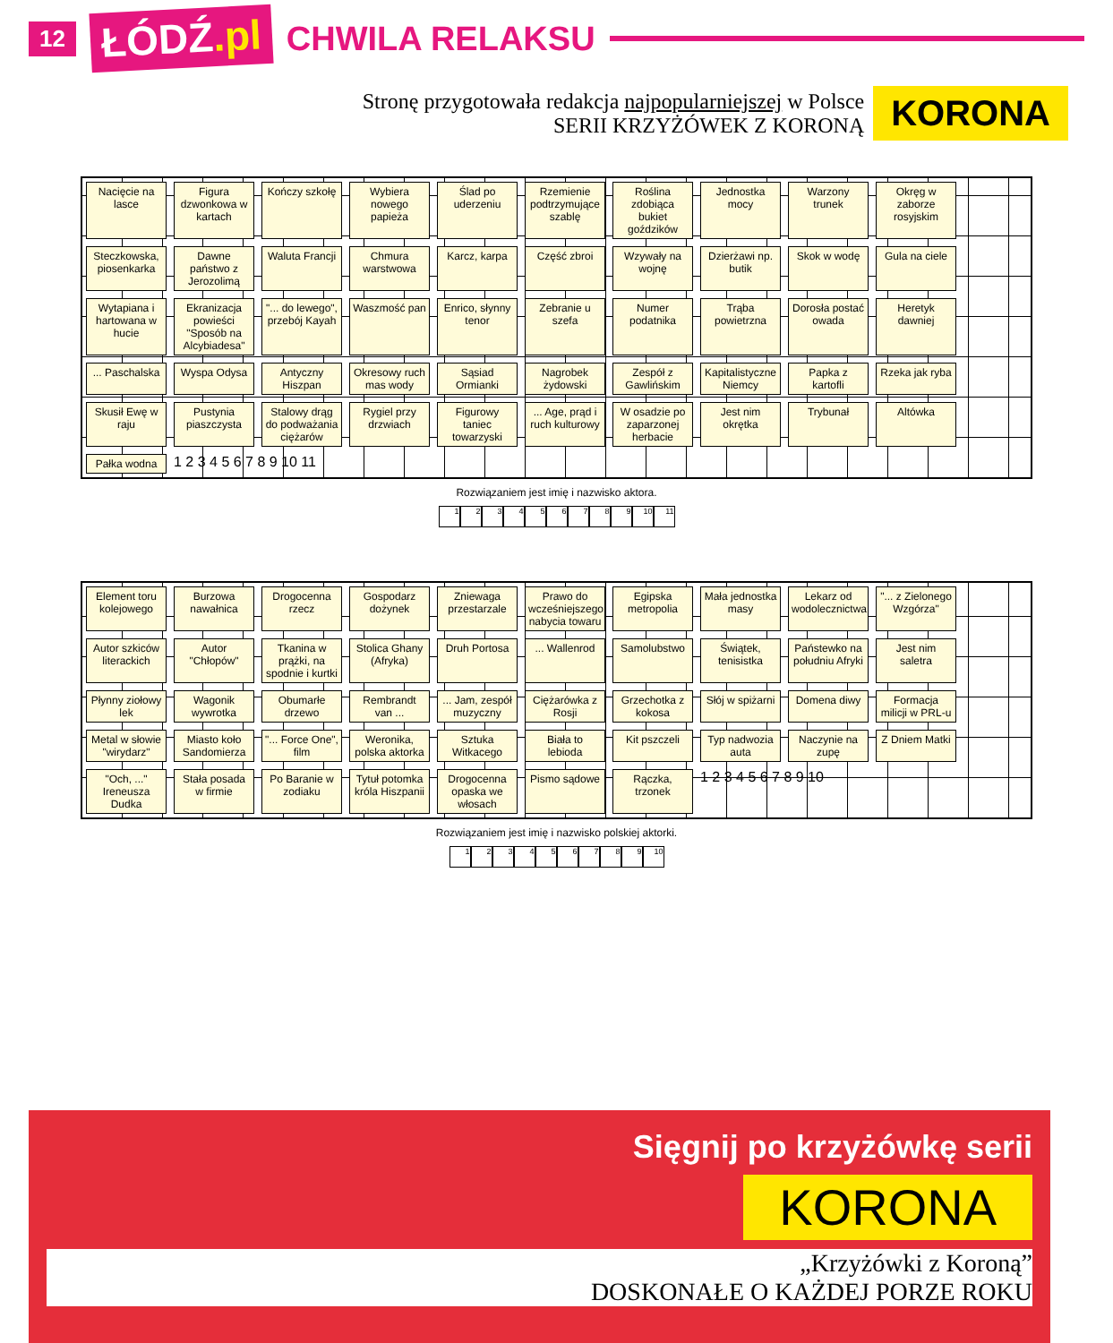12
ŁÓDŹ.pl
CHWILA RELAKSU
Stronę przygotowała redakcja najpopularniejszej w Polsce
SERII KRZYŻÓWEK Z KORONĄ
KORONA
Nacięcie na lasce
Figura dzwonkowa w kartach
Kończy szkołę
Wybiera nowego papieża
Ślad po uderzeniu
Rzemienie podtrzymujące szablę
Roślina zdobiąca bukiet goździków
Jednostka mocy
Warzony trunek
Okręg w zaborze rosyjskim
Steczkowska, piosenkarka
Dawne państwo z Jerozolimą
Waluta Francji
Chmura warstwowa
Karcz, karpa
Część zbroi
Wzywały na wojnę
Dzierżawi np. butik
Skok w wodę
Gula na ciele
Wytapiana i hartowana w hucie
Ekranizacja powieści "Sposób na Alcybiadesa"
"... do lewego", przebój Kayah
Waszmość pan
Enrico, słynny tenor
Zebranie u szefa
Numer podatnika
Trąba powietrzna
Dorosła postać owada
Heretyk dawniej
... Paschalska
Wyspa Odysa
Antyczny Hiszpan
Okresowy ruch mas wody
Sąsiad Ormianki
Nagrobek żydowski
Zespół z Gawlińskim
Kapitalistyczne Niemcy
Papka z kartofli
Rzeka jak ryba
Skusił Ewę w raju
Pustynia piaszczysta
Stalowy drąg do podważania ciężarów
Rygiel przy drzwiach
Figurowy taniec towarzyski
... Age, prąd i ruch kulturowy
W osadzie po zaparzonej herbacie
Jest nim okrętka
Trybunał
Altówka
Pałka wodna
1 2 3 4 5 6 7 8 9 10 11
Rozwiązaniem jest imię i nazwisko aktora.
123456789 10 11
Element toru kolejowego
Burzowa nawałnica
Drogocenna rzecz
Gospodarz dożynek
Zniewaga przestarzale
Prawo do wcześniejszego nabycia towaru
Egipska metropolia
Mała jednostka masy
Lekarz od wodolecznictwa
"... z Zielonego Wzgórza"
Autor szkiców literackich
Autor "Chłopów"
Tkanina w prążki, na spodnie i kurtki
Stolica Ghany (Afryka)
Druh Portosa
... Wallenrod
Samolubstwo
Świątek, tenisistka
Państewko na południu Afryki
Jest nim saletra
Płynny ziołowy lek
Wagonik wywrotka
Obumarłe drzewo
Rembrandt van ...
... Jam, zespół muzyczny
Ciężarówka z Rosji
Grzechotka z kokosa
Słój w spiżarni
Domena diwy
Formacja milicji w PRL-u
Metal w słowie "wirydarz"
Miasto koło Sandomierza
"... Force One", film
Weronika, polska aktorka
Sztuka Witkacego
Biała to lebioda
Kit pszczeli
Typ nadwozia auta
Naczynie na zupę
Z Dniem Matki
"Och, ..." Ireneusza Dudka
Stała posada w firmie
Po Baranie w zodiaku
Tytuł potomka króla Hiszpanii
Drogocenna opaska we włosach
Pismo sądowe
Rączka, trzonek
1 2 3 4 5 6 7 8 9 10
Rozwiązaniem jest imię i nazwisko polskiej aktorki.
123456789 10
Sięgnij po krzyżówkę serii
KORONA
„Krzyżówki z Koroną”
DOSKONAŁE O KAŻDEJ PORZE ROKU